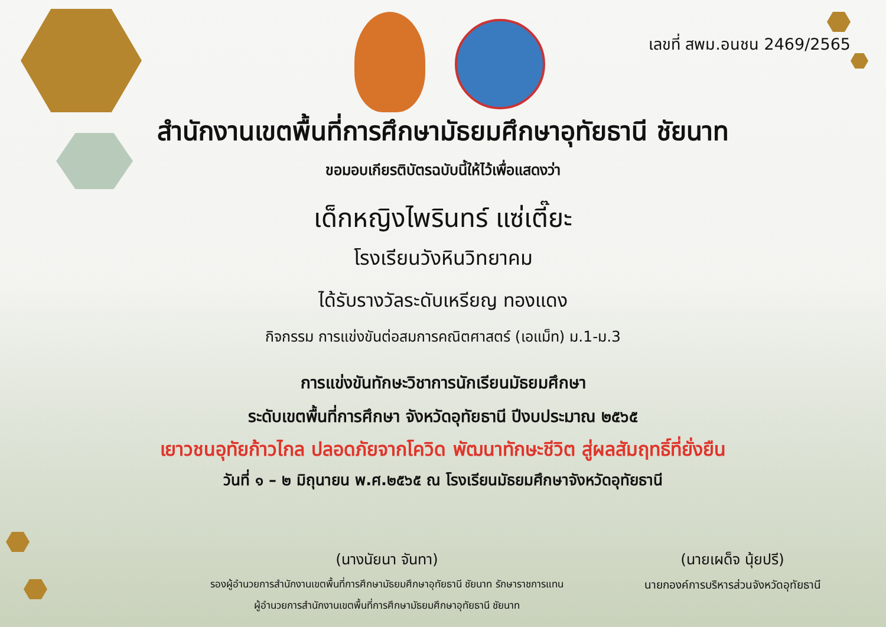เลขที่ สพม.อนชน 2469/2565
สำนักงานเขตพื้นที่การศึกษามัธยมศึกษาอุทัยธานี ชัยนาท
ขอมอบเกียรติบัตรฉบับนี้ให้ไว้เพื่อแสดงว่า
เด็กหญิงไพรินทร์ แซ่เตี๊ยะ
โรงเรียนวังหินวิทยาคม
ได้รับรางวัลระดับเหรียญ ทองแดง
กิจกรรม การแข่งขันต่อสมการคณิตศาสตร์ (เอแม็ท) ม.1-ม.3
การแข่งขันทักษะวิชาการนักเรียนมัธยมศึกษา
ระดับเขตพื้นที่การศึกษา จังหวัดอุทัยธานี ปีงบประมาณ ๒๕๖๕
เยาวชนอุทัยก้าวไกล ปลอดภัยจากโควิด พัฒนาทักษะชีวิต สู่ผลสัมฤทธิ์ที่ยั่งยืน
วันที่ ๑ – ๒ มิถุนายน พ.ศ.๒๕๖๕ ณ โรงเรียนมัธยมศึกษาจังหวัดอุทัยธานี
(นางนัยนา จันทา)
รองผู้อำนวยการสำนักงานเขตพื้นที่การศึกษามัธยมศึกษาอุทัยธานี ชัยนาท รักษาราชการแทน
ผู้อำนวยการสำนักงานเขตพื้นที่การศึกษามัธยมศึกษาอุทัยธานี ชัยนาท
(นายเผด็จ นุ้ยปรี)
นายกองค์การบริหารส่วนจังหวัดอุทัยธานี